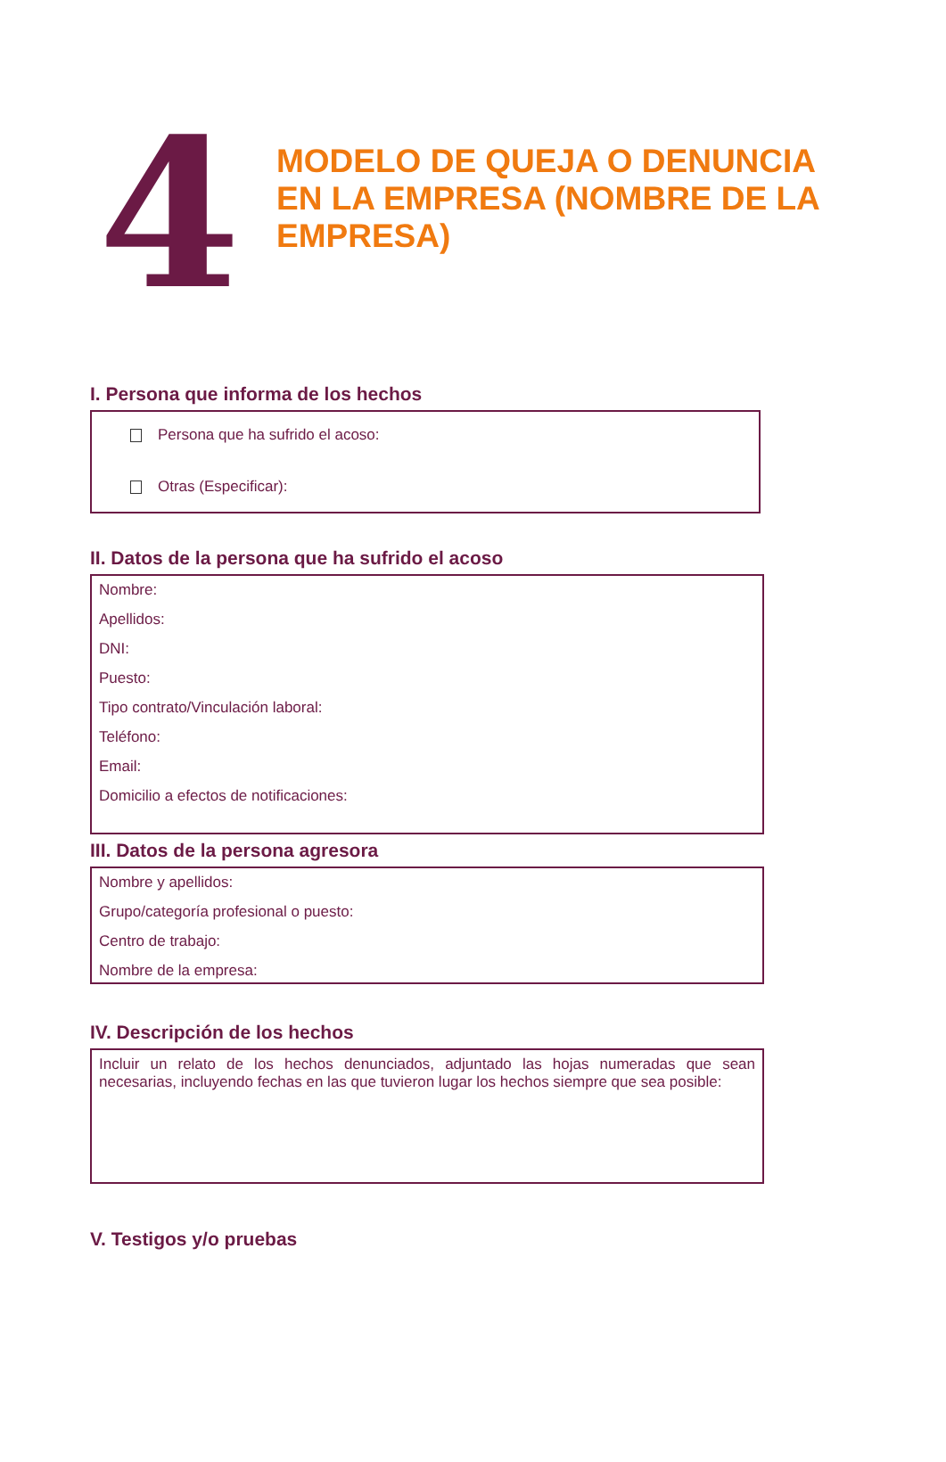4
MODELO DE QUEJA O DENUNCIA
EN LA EMPRESA (NOMBRE DE LA
EMPRESA)
I. Persona que informa de los hechos
Persona que ha sufrido el acoso:
Otras (Especificar):
II. Datos de la persona que ha sufrido el acoso
Nombre:
Apellidos:
DNI:
Puesto:
Tipo contrato/Vinculación laboral:
Teléfono:
Email:
Domicilio a efectos de notificaciones:
III. Datos de la persona agresora
Nombre y apellidos:
Grupo/categoría profesional o puesto:
Centro de trabajo:
Nombre de la empresa:
IV. Descripción de los hechos
Incluir un relato de los hechos denunciados, adjuntado las hojas numeradas que sean necesarias, incluyendo fechas en las que tuvieron lugar los hechos siempre que sea posible:
V. Testigos y/o pruebas